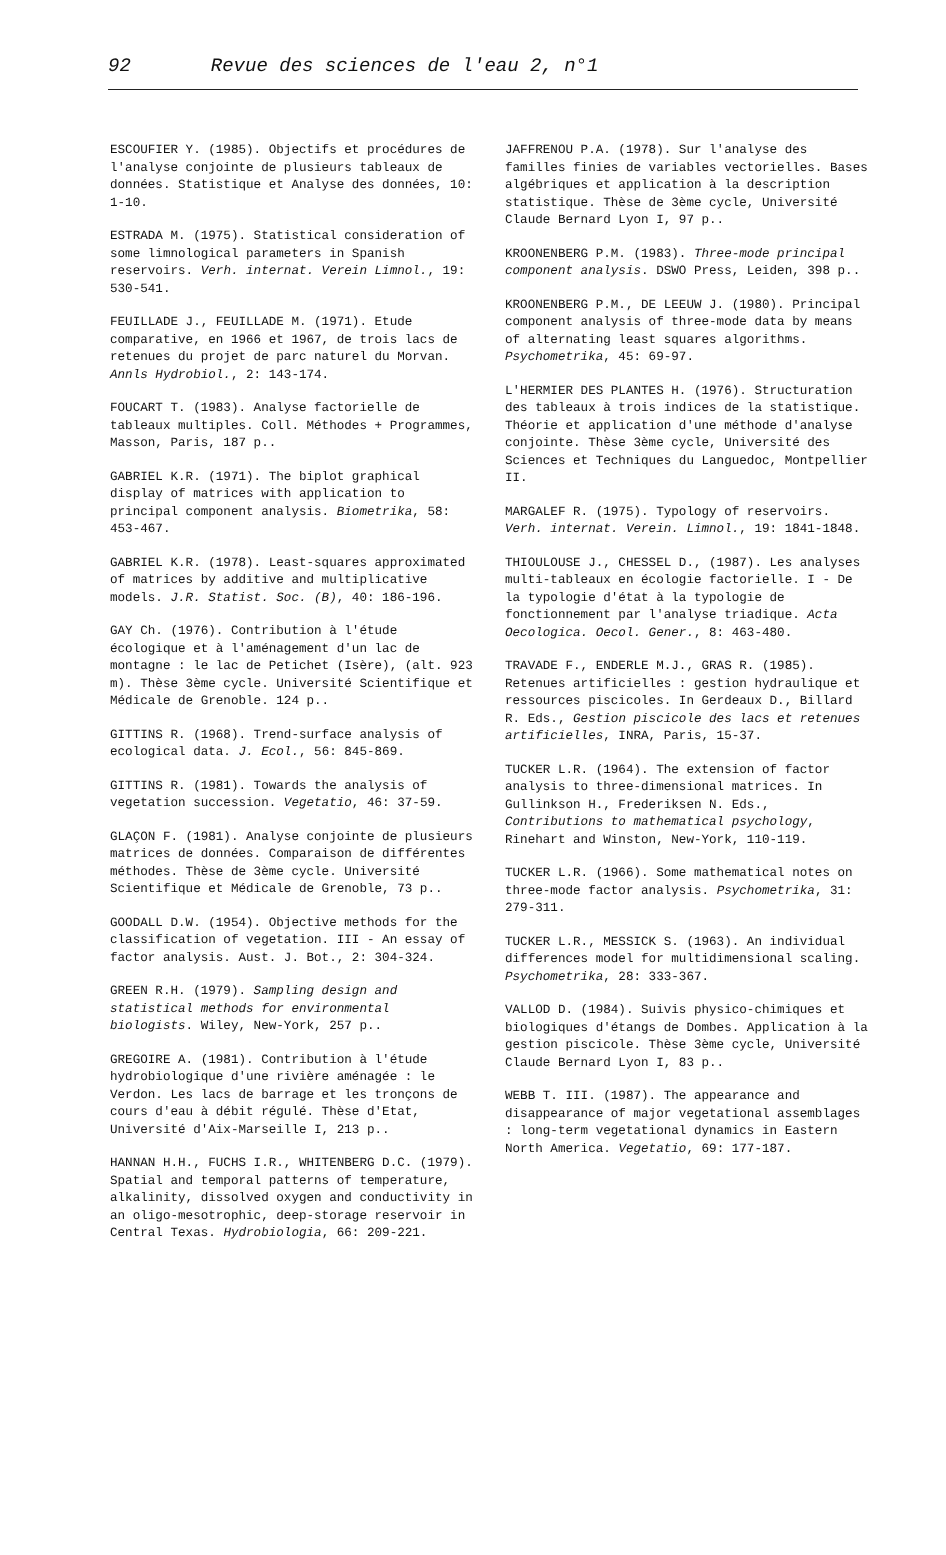92 Revue des sciences de l'eau 2, n°1
ESCOUFIER Y. (1985). Objectifs et procédures de l'analyse conjointe de plusieurs tableaux de données. Statistique et Analyse des données, 10: 1-10.
ESTRADA M. (1975). Statistical consideration of some limnological parameters in Spanish reservoirs. Verh. internat. Verein Limnol., 19: 530-541.
FEUILLADE J., FEUILLADE M. (1971). Etude comparative, en 1966 et 1967, de trois lacs de retenues du projet de parc naturel du Morvan. Annls Hydrobiol., 2: 143-174.
FOUCART T. (1983). Analyse factorielle de tableaux multiples. Coll. Méthodes + Programmes, Masson, Paris, 187 p..
GABRIEL K.R. (1971). The biplot graphical display of matrices with application to principal component analysis. Biometrika, 58: 453-467.
GABRIEL K.R. (1978). Least-squares approximated of matrices by additive and multiplicative models. J.R. Statist. Soc. (B), 40: 186-196.
GAY Ch. (1976). Contribution à l'étude écologique et à l'aménagement d'un lac de montagne : le lac de Petichet (Isère), (alt. 923 m). Thèse 3ème cycle. Université Scientifique et Médicale de Grenoble. 124 p..
GITTINS R. (1968). Trend-surface analysis of ecological data. J. Ecol., 56: 845-869.
GITTINS R. (1981). Towards the analysis of vegetation succession. Vegetatio, 46: 37-59.
GLAÇON F. (1981). Analyse conjointe de plusieurs matrices de données. Comparaison de différentes méthodes. Thèse de 3ème cycle. Université Scientifique et Médicale de Grenoble, 73 p..
GOODALL D.W. (1954). Objective methods for the classification of vegetation. III - An essay of factor analysis. Aust. J. Bot., 2: 304-324.
GREEN R.H. (1979). Sampling design and statistical methods for environmental biologists. Wiley, New-York, 257 p..
GREGOIRE A. (1981). Contribution à l'étude hydrobiologique d'une rivière aménagée : le Verdon. Les lacs de barrage et les tronçons de cours d'eau à débit régulé. Thèse d'Etat, Université d'Aix-Marseille I, 213 p..
HANNAN H.H., FUCHS I.R., WHITENBERG D.C. (1979). Spatial and temporal patterns of temperature, alkalinity, dissolved oxygen and conductivity in an oligo-mesotrophic, deep-storage reservoir in Central Texas. Hydrobiologia, 66: 209-221.
JAFFRENOU P.A. (1978). Sur l'analyse des familles finies de variables vectorielles. Bases algébriques et application à la description statistique. Thèse de 3ème cycle, Université Claude Bernard Lyon I, 97 p..
KROONENBERG P.M. (1983). Three-mode principal component analysis. DSWO Press, Leiden, 398 p..
KROONENBERG P.M., DE LEEUW J. (1980). Principal component analysis of three-mode data by means of alternating least squares algorithms. Psychometrika, 45: 69-97.
L'HERMIER DES PLANTES H. (1976). Structuration des tableaux à trois indices de la statistique. Théorie et application d'une méthode d'analyse conjointe. Thèse 3ème cycle, Université des Sciences et Techniques du Languedoc, Montpellier II.
MARGALEF R. (1975). Typology of reservoirs. Verh. internat. Verein. Limnol., 19: 1841-1848.
THIOULOUSE J., CHESSEL D., (1987). Les analyses multi-tableaux en écologie factorielle. I - De la typologie d'état à la typologie de fonctionnement par l'analyse triadique. Acta Oecologica. Oecol. Gener., 8: 463-480.
TRAVADE F., ENDERLE M.J., GRAS R. (1985). Retenues artificielles : gestion hydraulique et ressources piscicoles. In Gerdeaux D., Billard R. Eds., Gestion piscicole des lacs et retenues artificielles, INRA, Paris, 15-37.
TUCKER L.R. (1964). The extension of factor analysis to three-dimensional matrices. In Gullinkson H., Frederiksen N. Eds., Contributions to mathematical psychology, Rinehart and Winston, New-York, 110-119.
TUCKER L.R. (1966). Some mathematical notes on three-mode factor analysis. Psychometrika, 31: 279-311.
TUCKER L.R., MESSICK S. (1963). An individual differences model for multidimensional scaling. Psychometrika, 28: 333-367.
VALLOD D. (1984). Suivis physico-chimiques et biologiques d'étangs de Dombes. Application à la gestion piscicole. Thèse 3ème cycle, Université Claude Bernard Lyon I, 83 p..
WEBB T. III. (1987). The appearance and disappearance of major vegetational assemblages : long-term vegetational dynamics in Eastern North America. Vegetatio, 69: 177-187.